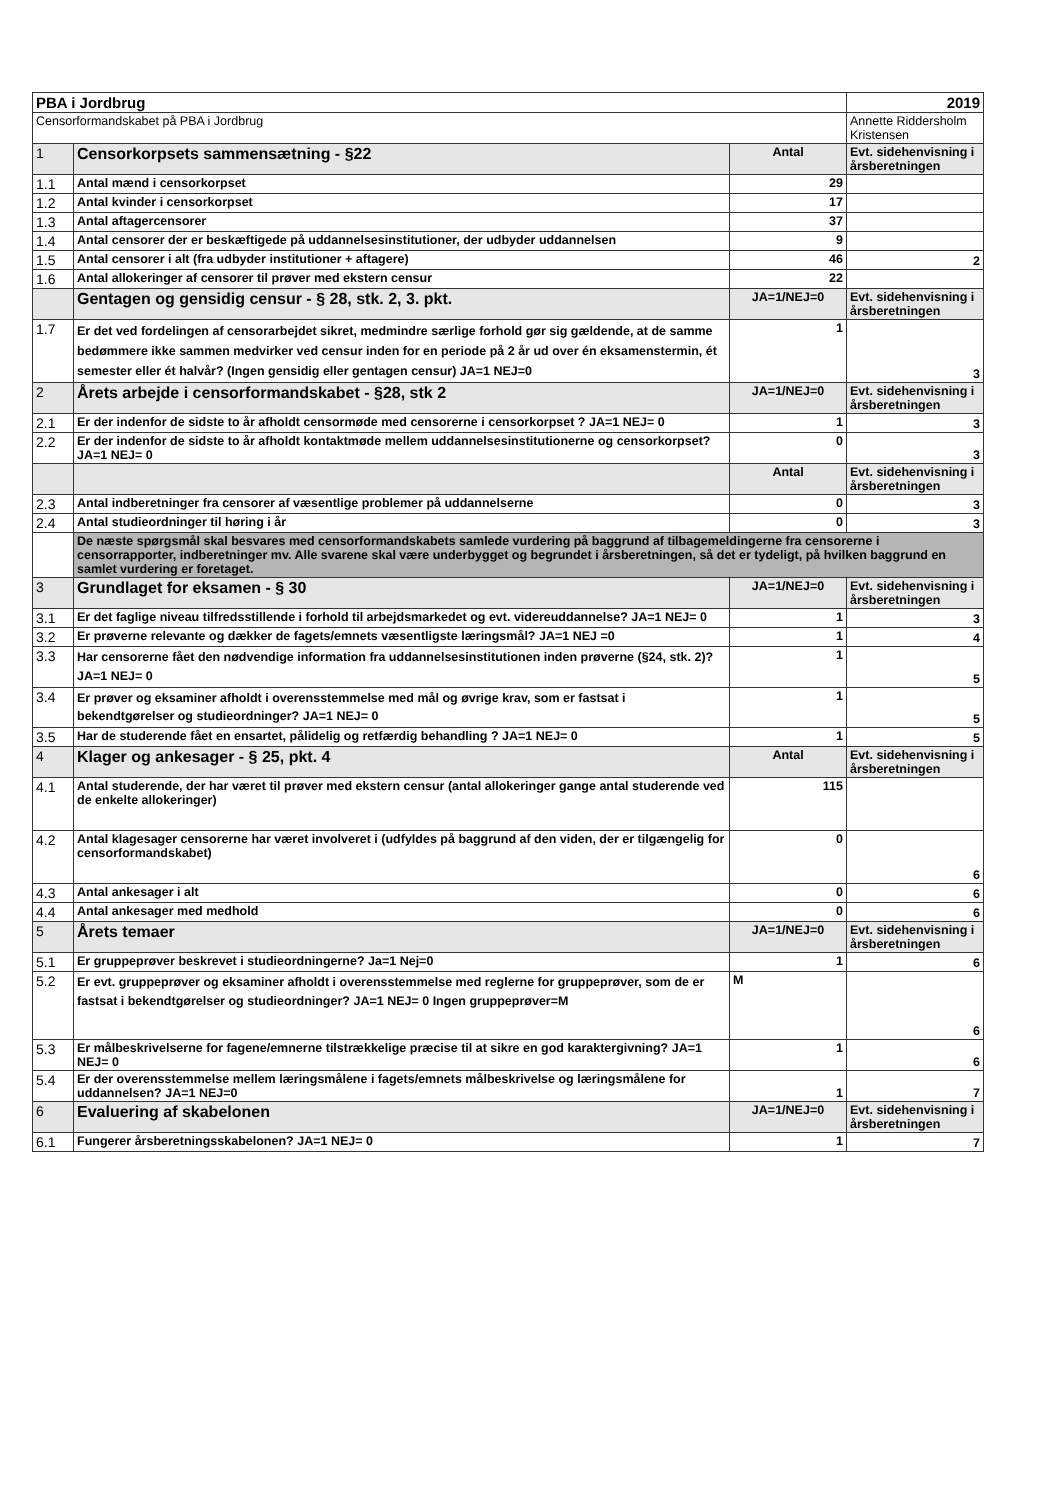| PBA i Jordbrug | | | 2019 |
| Censorformandskabet på PBA i Jordbrug | | | Annette Riddersholm Kristensen |
| 1 | Censorkorpsets sammensætning - §22 | Antal | Evt. sidehenvisning i årsberetningen |
| 1.1 | Antal mænd i censorkorpset | 29 | |
| 1.2 | Antal kvinder i censorkorpset | 17 | |
| 1.3 | Antal aftagercensorer | 37 | |
| 1.4 | Antal censorer der er beskæftigede på uddannelsesinstitutioner, der udbyder uddannelsen | 9 | |
| 1.5 | Antal censorer i alt (fra udbyder institutioner + aftagere) | 46 | 2 |
| 1.6 | Antal allokeringer af censorer til prøver med ekstern censur | 22 | |
| | Gentagen og gensidig censur - § 28, stk. 2, 3. pkt. | JA=1/NEJ=0 | Evt. sidehenvisning i årsberetningen |
| 1.7 | Er det ved fordelingen af censorarbejdet sikret, medmindre særlige forhold gør sig gældende, at de samme bedømmere ikke sammen medvirker ved censur inden for en periode på 2 år ud over én eksamenstermin, ét semester eller ét halvår? (Ingen gensidig eller gentagen censur) JA=1 NEJ=0 | 1 | 3 |
| 2 | Årets arbejde i censorformandskabet - §28, stk 2 | JA=1/NEJ=0 | Evt. sidehenvisning i årsberetningen |
| 2.1 | Er der indenfor de sidste to år afholdt censormøde med censorerne i censorkorpset ? JA=1 NEJ= 0 | 1 | 3 |
| 2.2 | Er der indenfor de sidste to år afholdt kontaktmøde mellem uddannelsesinstitutionerne og censorkorpset? JA=1 NEJ= 0 | 0 | 3 |
| | | Antal | Evt. sidehenvisning i årsberetningen |
| 2.3 | Antal indberetninger fra censorer af væsentlige problemer på uddannelserne | 0 | 3 |
| 2.4 | Antal studieordninger til høring i år | 0 | 3 |
| | De næste spørgsmål skal besvares med censorformandskabets samlede vurdering på baggrund af tilbagemeldingerne fra censorerne i censorrapporter, indberetninger mv. Alle svarene skal være underbygget og begrundet i årsberetningen, så det er tydeligt, på hvilken baggrund en samlet vurdering er foretaget. | | |
| 3 | Grundlaget for eksamen - § 30 | JA=1/NEJ=0 | Evt. sidehenvisning i årsberetningen |
| 3.1 | Er det faglige niveau tilfredsstillende i forhold til arbejdsmarkedet og evt. videreuddannelse? JA=1 NEJ= 0 | 1 | 3 |
| 3.2 | Er prøverne relevante og dækker de fagets/emnets væsentligste læringsmål? JA=1 NEJ =0 | 1 | 4 |
| 3.3 | Har censorerne fået den nødvendige information fra uddannelsesinstitutionen inden prøverne (§24, stk. 2)? JA=1 NEJ= 0 | 1 | 5 |
| 3.4 | Er prøver og eksaminer afholdt i overensstemmelse med mål og øvrige krav, som er fastsat i bekendtgørelser og studieordninger? JA=1 NEJ= 0 | 1 | 5 |
| 3.5 | Har de studerende fået en ensartet, pålidelig og retfærdig behandling ? JA=1 NEJ= 0 | 1 | 5 |
| 4 | Klager og ankesager - § 25, pkt. 4 | Antal | Evt. sidehenvisning i årsberetningen |
| 4.1 | Antal studerende, der har været til prøver med ekstern censur (antal allokeringer gange antal studerende ved de enkelte allokeringer) | 115 | |
| 4.2 | Antal klagesager censorerne har været involveret i (udfyldes på baggrund af den viden, der er tilgængelig for censorformandskabet) | 0 | 6 |
| 4.3 | Antal ankesager i alt | 0 | 6 |
| 4.4 | Antal ankesager med medhold | 0 | 6 |
| 5 | Årets temaer | JA=1/NEJ=0 | Evt. sidehenvisning i årsberetningen |
| 5.1 | Er gruppeprøver beskrevet i studieordningerne? Ja=1 Nej=0 | 1 | 6 |
| 5.2 | Er evt. gruppeprøver og eksaminer afholdt i overensstemmelse med reglerne for gruppeprøver, som de er fastsat i bekendtgørelser og studieordninger? JA=1 NEJ= 0 Ingen gruppeprøver=M | M | 6 |
| 5.3 | Er målbeskrivelserne for fagene/emnerne tilstrækkelige præcise til at sikre en god karaktergivning? JA=1 NEJ= 0 | 1 | 6 |
| 5.4 | Er der overensstemmelse mellem læringsmålene i fagets/emnets målbeskrivelse og læringsmålene for uddannelsen? JA=1 NEJ=0 | 1 | 7 |
| 6 | Evaluering af skabelonen | JA=1/NEJ=0 | Evt. sidehenvisning i årsberetningen |
| 6.1 | Fungerer årsberetningsskabelonen? JA=1 NEJ= 0 | 1 | 7 |